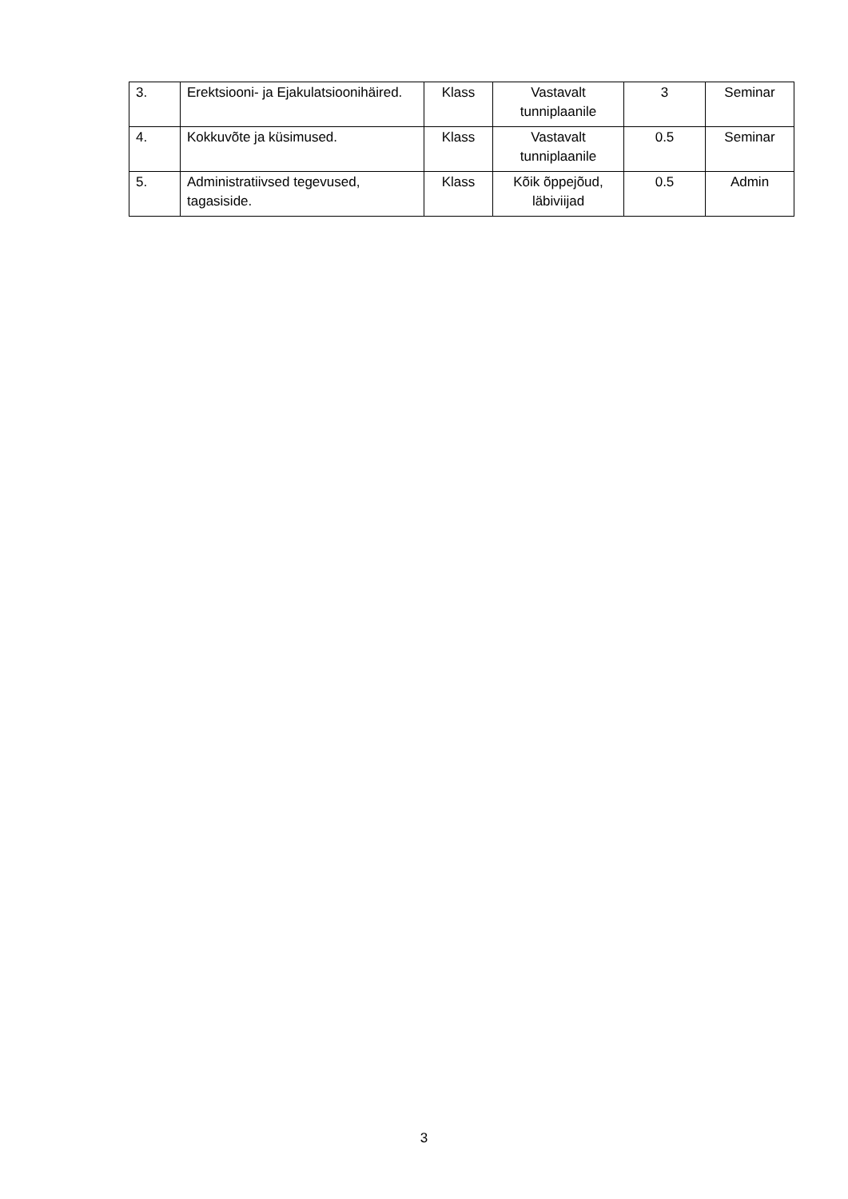| 3. | Erektsiooni- ja Ejakulatsioonihäired. | Klass | Vastavalt tunniplaanile | 3 | Seminar |
| 4. | Kokkuvõte ja küsimused. | Klass | Vastavalt tunniplaanile | 0.5 | Seminar |
| 5. | Administratiivsed tegevused, tagasiside. | Klass | Kõik õppejõud, läbiviijad | 0.5 | Admin |
3